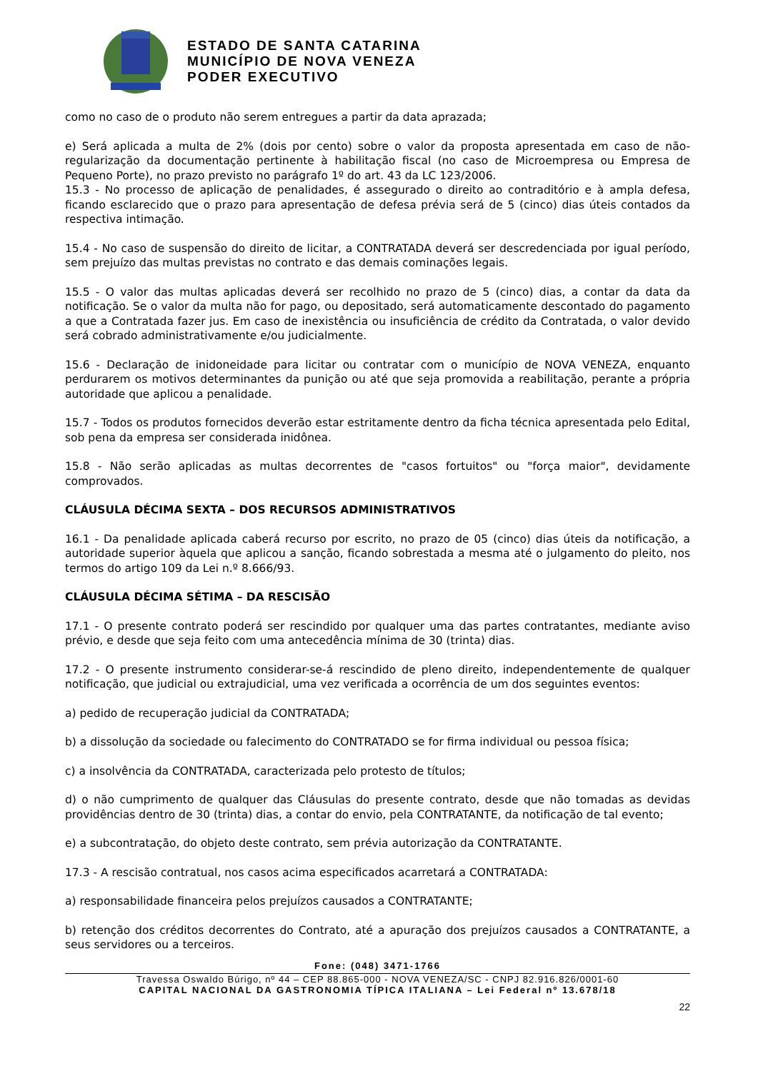ESTADO DE SANTA CATARINA
MUNICÍPIO DE NOVA VENEZA
PODER EXECUTIVO
como no caso de o produto não serem entregues a partir da data aprazada;
e) Será aplicada a multa de 2% (dois por cento) sobre o valor da proposta apresentada em caso de não-regularização da documentação pertinente à habilitação fiscal (no caso de Microempresa ou Empresa de Pequeno Porte), no prazo previsto no parágrafo 1º do art. 43 da LC 123/2006.
15.3 - No processo de aplicação de penalidades, é assegurado o direito ao contraditório e à ampla defesa, ficando esclarecido que o prazo para apresentação de defesa prévia será de 5 (cinco) dias úteis contados da respectiva intimação.
15.4 - No caso de suspensão do direito de licitar, a CONTRATADA deverá ser descredenciada por igual período, sem prejuízo das multas previstas no contrato e das demais cominações legais.
15.5 - O valor das multas aplicadas deverá ser recolhido no prazo de 5 (cinco) dias, a contar da data da notificação. Se o valor da multa não for pago, ou depositado, será automaticamente descontado do pagamento a que a Contratada fazer jus. Em caso de inexistência ou insuficiência de crédito da Contratada, o valor devido será cobrado administrativamente e/ou judicialmente.
15.6 - Declaração de inidoneidade para licitar ou contratar com o município de NOVA VENEZA, enquanto perdurarem os motivos determinantes da punição ou até que seja promovida a reabilitação, perante a própria autoridade que aplicou a penalidade.
15.7 - Todos os produtos fornecidos deverão estar estritamente dentro da ficha técnica apresentada pelo Edital, sob pena da empresa ser considerada inidônea.
15.8 - Não serão aplicadas as multas decorrentes de "casos fortuitos" ou "força maior", devidamente comprovados.
CLÁUSULA DÉCIMA SEXTA – DOS RECURSOS ADMINISTRATIVOS
16.1 - Da penalidade aplicada caberá recurso por escrito, no prazo de 05 (cinco) dias úteis da notificação, a autoridade superior àquela que aplicou a sanção, ficando sobrestada a mesma até o julgamento do pleito, nos termos do artigo 109 da Lei n.º 8.666/93.
CLÁUSULA DÉCIMA SÉTIMA – DA RESCISÃO
17.1 - O presente contrato poderá ser rescindido por qualquer uma das partes contratantes, mediante aviso prévio, e desde que seja feito com uma antecedência mínima de 30 (trinta) dias.
17.2 - O presente instrumento considerar-se-á rescindido de pleno direito, independentemente de qualquer notificação, que judicial ou extrajudicial, uma vez verificada a ocorrência de um dos seguintes eventos:
a) pedido de recuperação judicial da CONTRATADA;
b) a dissolução da sociedade ou falecimento do CONTRATADO se for firma individual ou pessoa física;
c) a insolvência da CONTRATADA, caracterizada pelo protesto de títulos;
d) o não cumprimento de qualquer das Cláusulas do presente contrato, desde que não tomadas as devidas providências dentro de 30 (trinta) dias, a contar do envio, pela CONTRATANTE, da notificação de tal evento;
e) a subcontratação, do objeto deste contrato, sem prévia autorização da CONTRATANTE.
17.3 - A rescisão contratual, nos casos acima especificados acarretará a CONTRATADA:
a) responsabilidade financeira pelos prejuízos causados a CONTRATANTE;
b) retenção dos créditos decorrentes do Contrato, até a apuração dos prejuízos causados a CONTRATANTE, a seus servidores ou a terceiros.
Fone: (048) 3471-1766
Travessa Oswaldo Búrigo, nº 44 – CEP 88.865-000 - NOVA VENEZA/SC - CNPJ 82.916.826/0001-60
CAPITAL NACIONAL DA GASTRONOMIA TÍPICA ITALIANA – Lei Federal nº 13.678/18
22